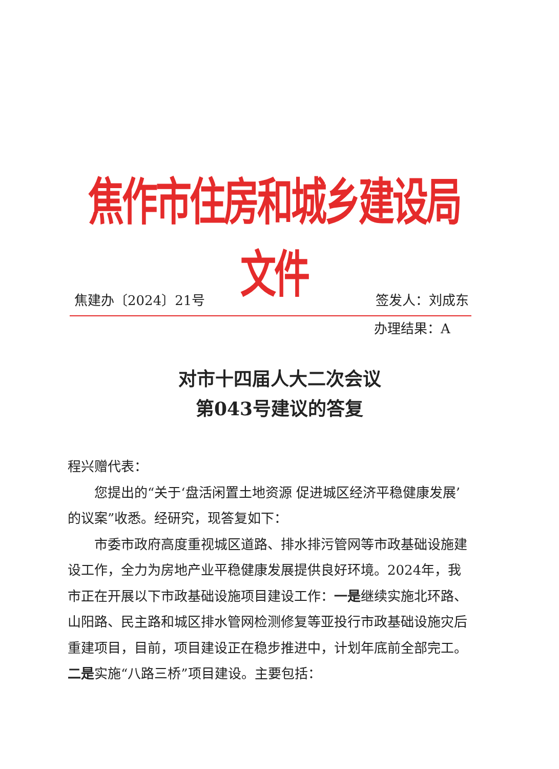焦作市住房和城乡建设局文件
焦建办〔2024〕21号 签发人：刘成东
办理结果：A
对市十四届人大二次会议
第043号建议的答复
程兴赠代表：
您提出的“关于‘盘活闲置土地资源 促进城区经济平稳健康发展’的议案”收悉。经研究，现答复如下：
市委市政府高度重视城区道路、排水排污管网等市政基础设施建设工作，全力为房地产业平稳健康发展提供良好环境。2024年，我市正在开展以下市政基础设施项目建设工作：一是继续实施北环路、山阳路、民主路和城区排水管网检测修复等亚投行市政基础设施灾后重建项目，目前，项目建设正在稳步推进中，计划年底前全部完工。二是实施“八路三桥”项目建设。主要包括：